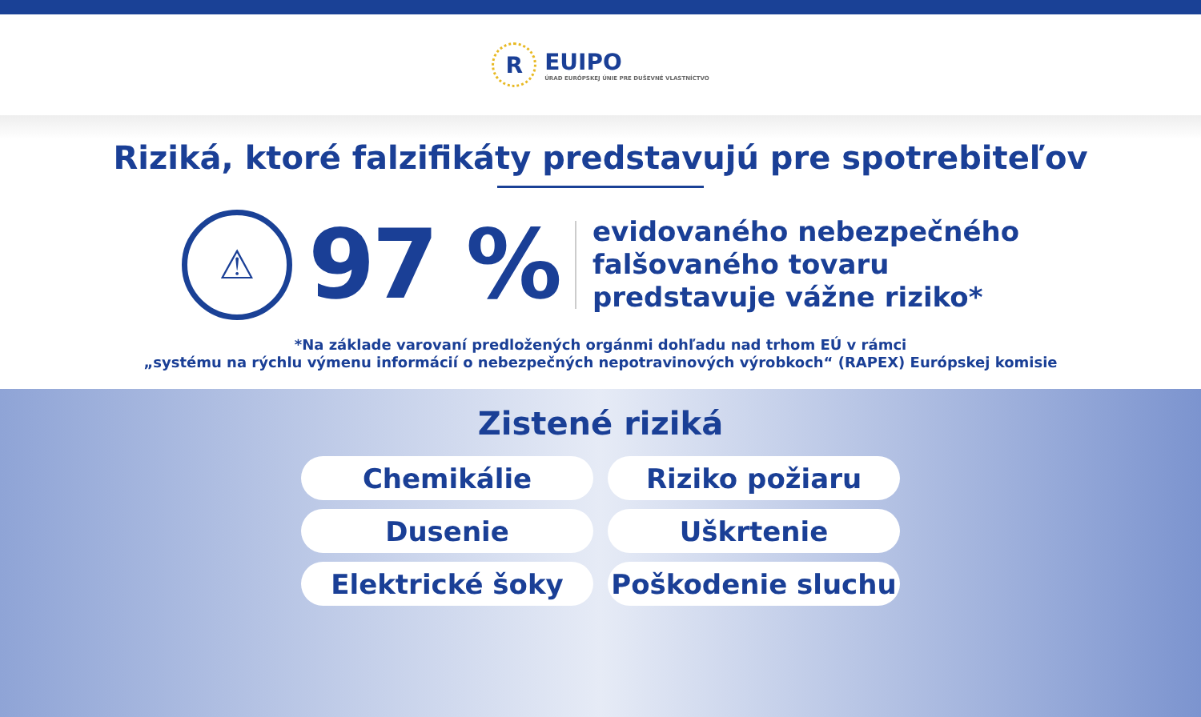R
EUIPO
ÚRAD EURÓPSKEJ ÚNIE PRE DUŠEVNÉ VLASTNÍCTVO
Riziká, ktoré falzifikáty predstavujú pre spotrebiteľov
⚠
97 %
evidovaného nebezpečného
falšovaného tovaru
predstavuje vážne riziko*
*Na základe varovaní predložených orgánmi dohľadu nad trhom EÚ v rámci
„systému na rýchlu výmenu informácií o nebezpečných nepotravinových výrobkoch“ (RAPEX) Európskej komisie
Zistené riziká
Chemikálie
Riziko požiaru
Dusenie
Uškrtenie
Elektrické šoky
Poškodenie sluchu